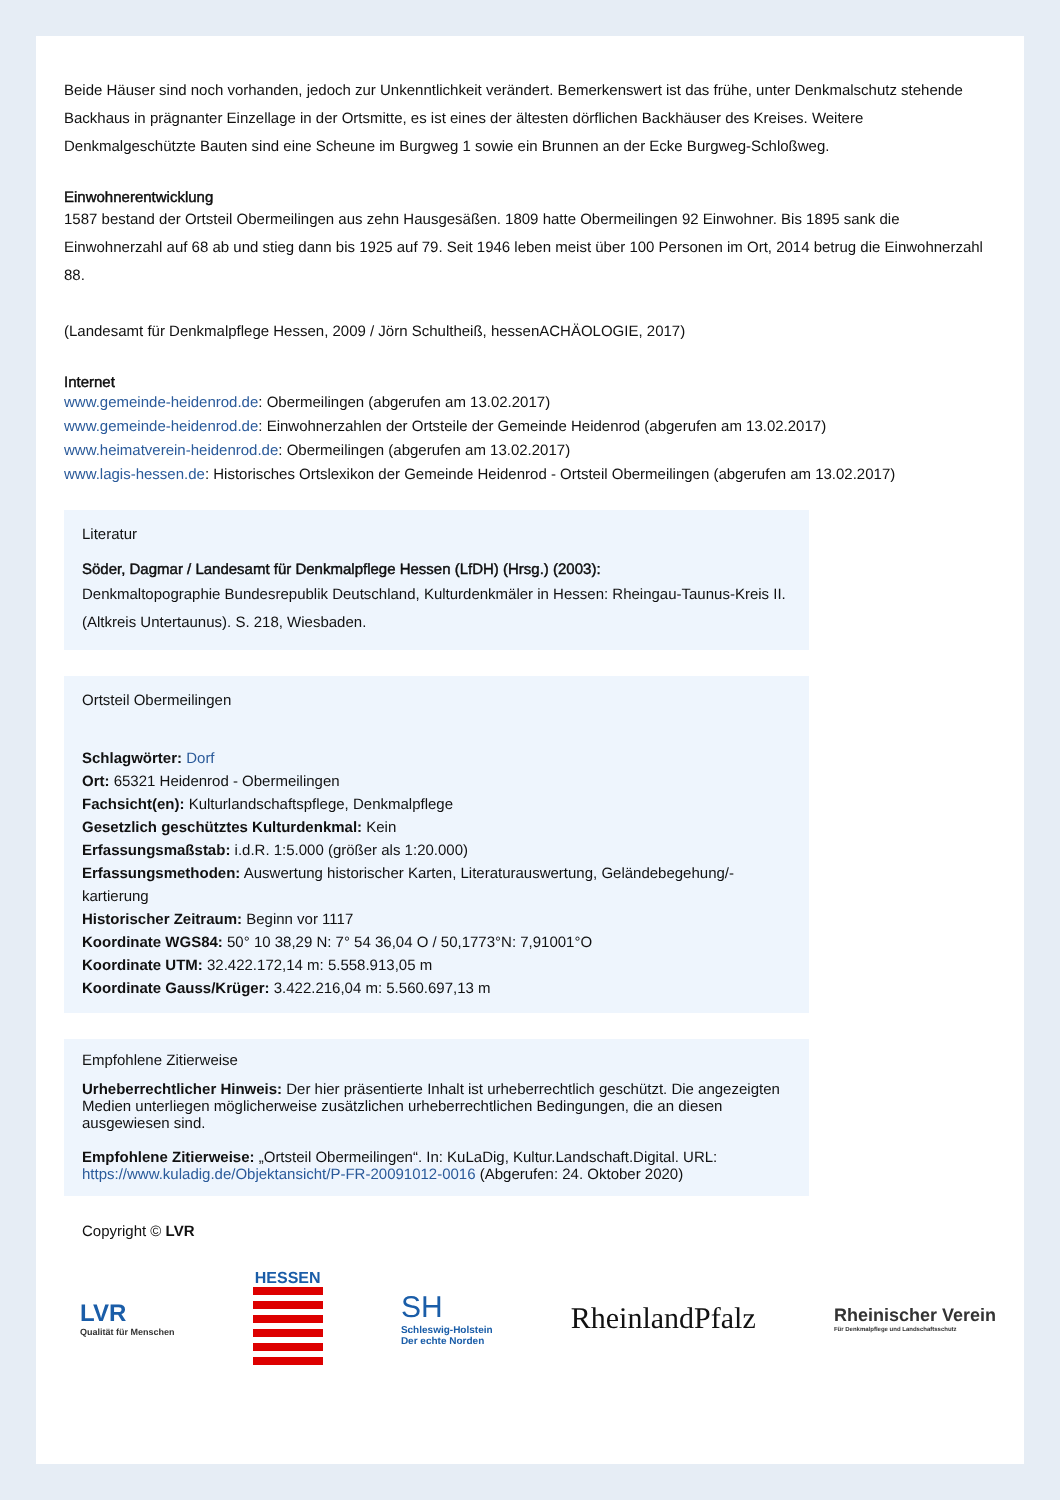Beide Häuser sind noch vorhanden, jedoch zur Unkenntlichkeit verändert. Bemerkenswert ist das frühe, unter Denkmalschutz stehende Backhaus in prägnanter Einzellage in der Ortsmitte, es ist eines der ältesten dörflichen Backhäuser des Kreises. Weitere Denkmalgeschützte Bauten sind eine Scheune im Burgweg 1 sowie ein Brunnen an der Ecke Burgweg-Schloßweg.
Einwohnerentwicklung
1587 bestand der Ortsteil Obermeilingen aus zehn Hausgesäßen. 1809 hatte Obermeilingen 92 Einwohner. Bis 1895 sank die Einwohnerzahl auf 68 ab und stieg dann bis 1925 auf 79. Seit 1946 leben meist über 100 Personen im Ort, 2014 betrug die Einwohnerzahl 88.
(Landesamt für Denkmalpflege Hessen, 2009 / Jörn Schultheiß, hessenACHÄOLOGIE, 2017)
Internet
www.gemeinde-heidenrod.de: Obermeilingen (abgerufen am 13.02.2017)
www.gemeinde-heidenrod.de: Einwohnerzahlen der Ortsteile der Gemeinde Heidenrod (abgerufen am 13.02.2017)
www.heimatverein-heidenrod.de: Obermeilingen (abgerufen am 13.02.2017)
www.lagis-hessen.de: Historisches Ortslexikon der Gemeinde Heidenrod - Ortsteil Obermeilingen (abgerufen am 13.02.2017)
Literatur
Söder, Dagmar / Landesamt für Denkmalpflege Hessen (LfDH) (Hrsg.) (2003):
Denkmaltopographie Bundesrepublik Deutschland, Kulturdenkmäler in Hessen: Rheingau-Taunus-Kreis II. (Altkreis Untertaunus). S. 218, Wiesbaden.
Ortsteil Obermeilingen
Schlagwörter: Dorf
Ort: 65321 Heidenrod - Obermeilingen
Fachsicht(en): Kulturlandschaftspflege, Denkmalpflege
Gesetzlich geschütztes Kulturdenkmal: Kein
Erfassungsmaßstab: i.d.R. 1:5.000 (größer als 1:20.000)
Erfassungsmethoden: Auswertung historischer Karten, Literaturauswertung, Geländebegehung/-kartierung
Historischer Zeitraum: Beginn vor 1117
Koordinate WGS84: 50° 10 38,29 N: 7° 54 36,04 O / 50,1773°N: 7,91001°O
Koordinate UTM: 32.422.172,14 m: 5.558.913,05 m
Koordinate Gauss/Krüger: 3.422.216,04 m: 5.560.697,13 m
Empfohlene Zitierweise
Urheberrechtlicher Hinweis: Der hier präsentierte Inhalt ist urheberrechtlich geschützt. Die angezeigten Medien unterliegen möglicherweise zusätzlichen urheberrechtlichen Bedingungen, die an diesen ausgewiesen sind.
Empfohlene Zitierweise: „Ortsteil Obermeilingen“. In: KuLaDig, Kultur.Landschaft.Digital. URL: https://www.kuladig.de/Objektansicht/P-FR-20091012-0016 (Abgerufen: 24. Oktober 2020)
Copyright © LVR
LVR
Qualität für Menschen
HESSEN
SH
Schleswig-Holstein
Der echte Norden
RheinlandPfalz
Rheinischer Verein
Für Denkmalpflege und Landschaftsschutz